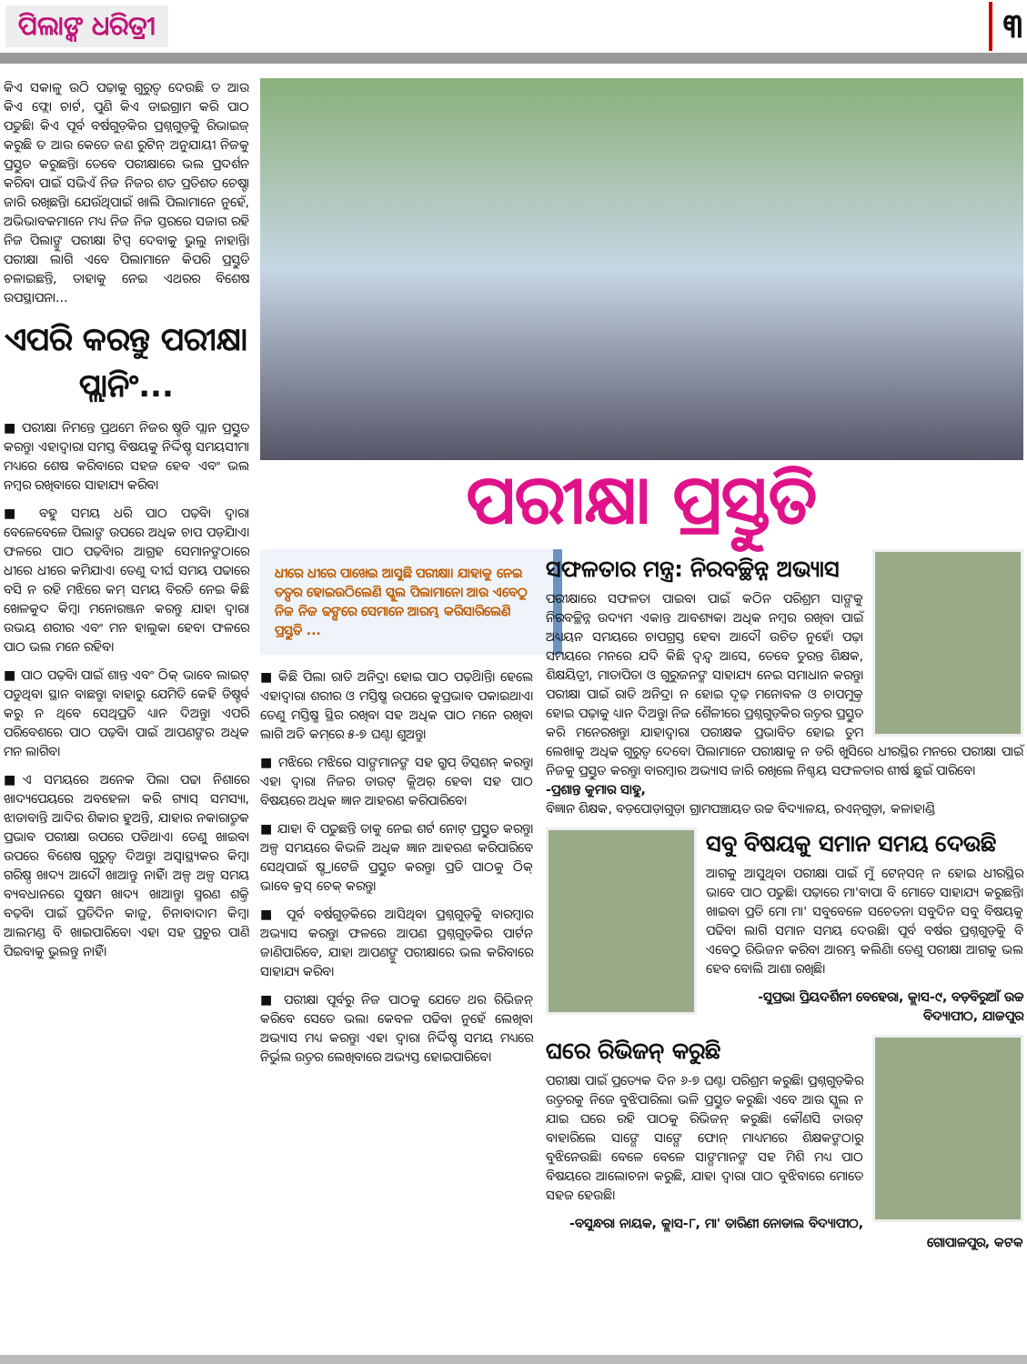ପିଲାଙ୍କ ଧରିତ୍ରୀ
୩
କିଏ ସକାଳୁ ଉଠି ପଢ଼ାକୁ ଗୁରୁତ୍ୱ ଦେଉଛି ତ ଆଉ କିଏ ଫ୍ଲୋ ଚାର୍ଟ, ପୁଣି କିଏ ଡାଇଗ୍ରାମ କରି ପାଠ ପଢୁଛି। କିଏ ପୂର୍ବ ବର୍ଷଗୁଡ଼ିକର ପ୍ରଶ୍ନଗୁଡ଼ିକୁ ରିଭାଇଜ୍ କରୁଛି ତ ଆଉ କେତେ ଜଣ ରୁଟିନ୍ ଅନୁଯାୟୀ ନିଜକୁ ପ୍ରସ୍ତୁତ କରୁଛନ୍ତି। ତେବେ ପରୀକ୍ଷାରେ ଭଲ ପ୍ରଦର୍ଶନ କରିବା ପାଇଁ ସଭିଏଁ ନିଜ ନିଜର ଶତ ପ୍ରତିଶତ ଚେଷ୍ଟା ଜାରି ରଖିଛନ୍ତି। ଯେଉଁଥିପାଇଁ ଖାଲି ପିଲାମାନେ ନୁହେଁ, ଅଭିଭାବକମାନେ ମଧ୍ୟ ନିଜ ନିଜ ସ୍ତରରେ ସଜାଗ ରହି ନିଜ ପିଲାଙ୍କୁ ପରୀକ୍ଷା ଟିପ୍ସ ଦେବାକୁ ଭୁଲୁ ନାହାନ୍ତି। ପରୀକ୍ଷା ଲାଗି ଏବେ ପିଲାମାନେ କିପରି ପ୍ରସ୍ତୁତି ଚଳାଇଛନ୍ତି, ତାହାକୁ ନେଇ ଏଥରର ବିଶେଷ ଉପସ୍ଥାପନା...
ଏପରି କରନ୍ତୁ ପରୀକ୍ଷା ପ୍ଲାନିଂ...
■ ପରୀକ୍ଷା ନିମନ୍ତେ ପ୍ରଥମେ ନିଜର ଷ୍ଟଡି ପ୍ଲାନ ପ୍ରସ୍ତୁତ କରନ୍ତୁ। ଏହାଦ୍ୱାରା ସମସ୍ତ ବିଷୟକୁ ନିର୍ଦ୍ଦିଷ୍ଟ ସମୟସୀମା ମଧ୍ୟରେ ଶେଷ କରିବାରେ ସହଜ ହେବ ଏବଂ ଭଲ ନମ୍ବର ରଖିବାରେ ସାହାଯ୍ୟ କରିବ।
■ ବହୁ ସମୟ ଧରି ପାଠ ପଢ଼ିବା ଦ୍ୱାରା ବେଳେବେଳେ ପିଲାଙ୍କ ଉପରେ ଅଧିକ ଚାପ ପଡ଼ିଯାଏ। ଫଳରେ ପାଠ ପଢ଼ିବାର ଆଗ୍ରହ ସେମାନଙ୍କଠାରେ ଧୀରେ ଧୀରେ କମିଯାଏ। ତେଣୁ ଦୀର୍ଘ ସମୟ ପଢାରେ ବସି ନ ରହି ମଝିରେ କମ୍ ସମୟ ବିରତି ନେଇ କିଛି ଖେଳକୁଦ କିମ୍ବା ମନୋରଞ୍ଜନ କରନ୍ତୁ ଯାହା ଦ୍ୱାରା ଉଭୟ ଶରୀର ଏବଂ ମନ ହାଲୁକା ହେବ। ଫଳରେ ପାଠ ଭଲ ମନେ ରହିବ।
■ ପାଠ ପଢ଼ିବା ପାଇଁ ଶାନ୍ତ ଏବଂ ଠିକ୍ ଭାବେ ଲାଇଟ୍ ପଡୁଥିବା ସ୍ଥାନ ବାଛନ୍ତୁ। ବାହାରୁ ଯେମିତି କେହି ଡିଷ୍ଟର୍ବ କରୁ ନ ଥିବେ ସେଥିପ୍ରତି ଧ୍ୟାନ ଦିଅନ୍ତୁ। ଏପରି ପରିବେଶରେ ପାଠ ପଢ଼ିବା ପାଇଁ ଆପଣଙ୍କର ଅଧିକ ମନ ଲାଗିବ।
■ଏ ସମୟରେ ଅନେକ ପିଲା ପଢା ନିଶାରେ ଖାଦ୍ୟପେୟରେ ଅବହେଳା କରି ଗ୍ୟାସ୍ ସମସ୍ୟା, ଝାଡାବାନ୍ତି ଆଦିର ଶିକାର ହୁଅନ୍ତି, ଯାହାର ନକାରାତ୍ମକ ପ୍ରଭାବ ପରୀକ୍ଷା ଉପରେ ପଡିଥାଏ। ତେଣୁ ଖାଇବା ଉପରେ ବିଶେଷ ଗୁରୁତ୍ୱ ଦିଅନ୍ତୁ। ଅସ୍ୱାସ୍ଥ୍ୟକର କିମ୍ବା ଗରିଷ୍ଠ ଖାଦ୍ୟ ଆଦୌ ଖାଆନ୍ତୁ ନାହିଁ। ଅଳ୍ପ ଅଳ୍ପ ସମୟ ବ୍ୟବଧାନରେ ସୁଷମ ଖାଦ୍ୟ ଖାଆନ୍ତୁ। ସ୍ମରଣ ଶକ୍ତି ବଢ଼ିବା ପାଇଁ ପ୍ରତିଦିନ କାଜୁ, ଚିନାବାଦାମ କିମ୍ବା ଆଲମଣ୍ଡ ବି ଖାଇପାରିବେ। ଏହା ସହ ପ୍ରଚୁର ପାଣି ପିଇବାକୁ ଭୁଲନ୍ତୁ ନାହିଁ।
ପରୀକ୍ଷା ପ୍ରସ୍ତୁତି
ଧୀରେ ଧୀରେ ପାଖେଇ ଆସୁଛି ପରୀକ୍ଷା। ଯାହାକୁ ନେଇ ତତ୍ପର ହୋଇଉଠିଲେଣି ସ୍କୁଲ ପିଲାମାନେ। ଆଉ ଏବେଠୁ ନିଜ ନିଜ ଢଙ୍ଗରେ ସେମାନେ ଆରମ୍ଭ କରିସାରିଲେଣି ପ୍ରସ୍ତୁତି ...
■ କିଛି ପିଲା ରାତି ଅନିଦ୍ରା ହୋଇ ପାଠ ପଢ଼ିଥାନ୍ତି। ହେଲେ ଏହାଦ୍ୱାରା ଶରୀର ଓ ମସ୍ତିଷ୍କ ଉପରେ କୁପ୍ରଭାବ ପକାଇଥାଏ। ତେଣୁ ମସ୍ତିଷ୍କ ସ୍ଥିର ରଖିବା ସହ ଅଧିକ ପାଠ ମନେ ରଖିବା ଲାଗି ଅତି କମ୍‌ରେ ୫-୭ ଘଣ୍ଟା ଶୁଅନ୍ତୁ।
■ ମଝିରେ ମଝିରେ ସାଙ୍ଗମାନଙ୍କ ସହ ଗ୍ରୁପ୍ ଡିସ୍କଶନ୍ କରନ୍ତୁ। ଏହା ଦ୍ୱାରା ନିଜର ଡାଉଟ୍ କ୍ଲିଅର୍ ହେବା ସହ ପାଠ ବିଷୟରେ ଅଧିକ ଜ୍ଞାନ ଆହରଣ କରିପାରିବେ।
■ ଯାହା ବି ପଢୁଛନ୍ତି ତାକୁ ନେଇ ଶର୍ଟ ନୋଟ୍ ପ୍ରସ୍ତୁତ କରନ୍ତୁ। ଅଳ୍ପ ସମୟରେ କିଭଳି ଅଧିକ ଜ୍ଞାନ ଆହରଣ କରିପାରିବେ ସେଥିପାଇଁ ଷ୍ଟ୍ରାଟେଜି ପ୍ରସ୍ତୁତ କରନ୍ତୁ। ପ୍ରତି ପାଠକୁ ଠିକ୍ ଭାବେ କ୍ରସ୍ ଚେକ୍ କରନ୍ତୁ।
■ ପୂର୍ବ ବର୍ଷଗୁଡ଼ିକରେ ଆସିଥିବା ପ୍ରଶ୍ନଗୁଡ଼ିକୁ ବାରମ୍ବାର ଅଭ୍ୟାସ କରନ୍ତୁ। ଫଳରେ ଆପଣ ପ୍ରଶ୍ନଗୁଡ଼ିକର ପାର୍ଟନ ଜାଣିପାରିବେ, ଯାହା ଆପଣଙ୍କୁ ପରୀକ୍ଷାରେ ଭଲ କରିବାରେ ସାହାଯ୍ୟ କରିବ।
■ ପରୀକ୍ଷା ପୂର୍ବରୁ ନିଜ ପାଠକୁ ଯେତେ ଥର ରିଭିଜନ୍ କରିବେ ସେତେ ଭଲ। କେବଳ ପଢିବା ନୁହେଁ ଲେଖିବା ଅଭ୍ୟାସ ମଧ୍ୟ କରନ୍ତୁ। ଏହା ଦ୍ୱାରା ନିର୍ଦ୍ଦିଷ୍ଟ ସମୟ ମଧ୍ୟରେ ନିର୍ଭୁଲ ଉତ୍ତର ଲେଖିବାରେ ଅଭ୍ୟସ୍ତ ହୋଇପାରିବେ।
ସଫଳତାର ମନ୍ତ୍ର: ନିରବଚ୍ଛିନ୍ନ ଅଭ୍ୟାସ
ପରୀକ୍ଷାରେ ସଫଳତା ପାଇବା ପାଇଁ କଠିନ ପରିଶ୍ରମ ସାଙ୍ଗକୁ ନିରବଚ୍ଛିନ୍ନ ଉଦ୍ୟମ ଏକାନ୍ତ ଆବଶ୍ୟକ। ଅଧିକ ନମ୍ବର ରଖିବା ପାଇଁ ଅଧ୍ୟୟନ ସମୟରେ ଚାପଗ୍ରସ୍ତ ହେବା ଆଦୌ ଉଚିତ ନୁହେଁ। ପଢ଼ା ସମୟରେ ମନରେ ଯଦି କିଛି ଦ୍ୱନ୍ଦ୍ୱ ଆସେ, ତେବେ ତୁରନ୍ତ ଶିକ୍ଷକ, ଶିକ୍ଷୟିତ୍ରୀ, ମାତାପିତା ଓ ଗୁରୁଜନଙ୍କ ସାହାଯ୍ୟ ନେଇ ସମାଧାନ କରନ୍ତୁ। ପରୀକ୍ଷା ପାଇଁ ରାତି ଅନିଦ୍ରା ନ ହୋଇ ଦୃଢ଼ ମନୋବଳ ଓ ଚାପମୁକ୍ତ ହୋଇ ପଢ଼ାକୁ ଧ୍ୟାନ ଦିଅନ୍ତୁ। ନିଜ ଶୈଳୀରେ ପ୍ରଶ୍ନଗୁଡ଼ିକର ଉତ୍ତର ପ୍ରସ୍ତୁତ କରି ମନେରଖନ୍ତୁ। ଯାହାଦ୍ୱାରା ପରୀକ୍ଷକ ପ୍ରଭାବିତ ହୋଇ ତୁମ ଲେଖାକୁ ଅଧିକ ଗୁରୁତ୍ୱ ଦେବେ। ପିଲାମାନେ ପରୀକ୍ଷାକୁ ନ ଡରି ଖୁସିରେ ଧୀରସ୍ଥିର ମନରେ ପରୀକ୍ଷା ପାଇଁ ନିଜକୁ ପ୍ରସ୍ତୁତ କରନ୍ତୁ। ବାରମ୍ବାର ଅଭ୍ୟାସ ଜାରି ରଖିଲେ ନିଶ୍ଚୟ ସଫଳତାର ଶୀର୍ଷ ଛୁଇଁ ପାରିବେ।
-ପ୍ରଶାନ୍ତ କୁମାର ସାହୁ,
ବିଜ୍ଞାନ ଶିକ୍ଷକ, ବଡ଼ପୋଡ଼ାଗୁଡ଼ା ଗ୍ରାମପଞ୍ଚାୟତ ଉଚ୍ଚ ବିଦ୍ୟାଳୟ, ରଏନ୍‌ଗୁଡ଼ା, କଳାହାଣ୍ଡି
ସବୁ ବିଷୟକୁ ସମାନ ସମୟ ଦେଉଛି
ଆଗକୁ ଆସୁଥିବା ପରୀକ୍ଷା ପାଇଁ ମୁଁ ଟେନ୍‌ସନ୍ ନ ହୋଇ ଧୀରସ୍ଥିର ଭାବେ ପାଠ ପଢୁଛି। ପଢ଼ାରେ ମା'ବାପା ବି ମୋତେ ସାହାଯ୍ୟ କରୁଛନ୍ତି। ଖାଇବା ପ୍ରତି ମୋ ମା' ସବୁବେଳେ ସଚେତନ। ସବୁଦିନ ସବୁ ବିଷୟକୁ ପଢିବା ଲାଗି ସମାନ ସମୟ ଦେଉଛି। ପୂର୍ବ ବର୍ଷର ପ୍ରଶ୍ନଗୁଡ଼ିକୁ ବି ଏବେଠୁ ରିଭିଜନ କରିବା ଆରମ୍ଭ କଲିଣି। ତେଣୁ ପରୀକ୍ଷା ଆଗକୁ ଭଲ ହେବ ବୋଲି ଆଶା ରଖିଛି।
-ସୁପ୍ରଭା ପ୍ରିୟଦର୍ଶିନୀ ବେହେରା, କ୍ଲାସ-୯, ବଡ଼ବିରୁଆଁ ଉଚ୍ଚ ବିଦ୍ୟାପୀଠ, ଯାଜପୁର
ଘରେ ରିଭିଜନ୍ କରୁଛି
ପରୀକ୍ଷା ପାଇଁ ପ୍ରତ୍ୟେକ ଦିନ ୬-୭ ଘଣ୍ଟା ପରିଶ୍ରମ କରୁଛି। ପ୍ରଶ୍ନଗୁଡ଼ିକର ଉତ୍ତରକୁ ନିଜେ ବୁଝିପାରିଲା ଭଳି ପ୍ରସ୍ତୁତ କରୁଛି। ଏବେ ଆଉ ସ୍କୁଲ ନ ଯାଇ ଘରେ ରହି ପାଠକୁ ରିଭିଜନ୍ କରୁଛି। କୌଣସି ଡାଉଟ୍ ବାହାରିଲେ ସାଙ୍ଗେ ସାଙ୍ଗେ ଫୋନ୍ ମାଧ୍ୟମରେ ଶିକ୍ଷକଙ୍କଠାରୁ ବୁଝିନେଉଛି। ବେଳେ ବେଳେ ସାଙ୍ଗମାନଙ୍କ ସହ ମିଶି ମଧ୍ୟ ପାଠ ବିଷୟରେ ଆଲୋଚନା କରୁଛି, ଯାହା ଦ୍ୱାରା ପାଠ ବୁଝିବାରେ ମୋତେ ସହଜ ହେଉଛି।
-ବସୁନ୍ଧରା ନାୟକ, କ୍ଲାସ-୮, ମା' ତାରିଣୀ ନୋଡାଲ ବିଦ୍ୟାପୀଠ, ଗୋପାଳପୁର, କଟକ